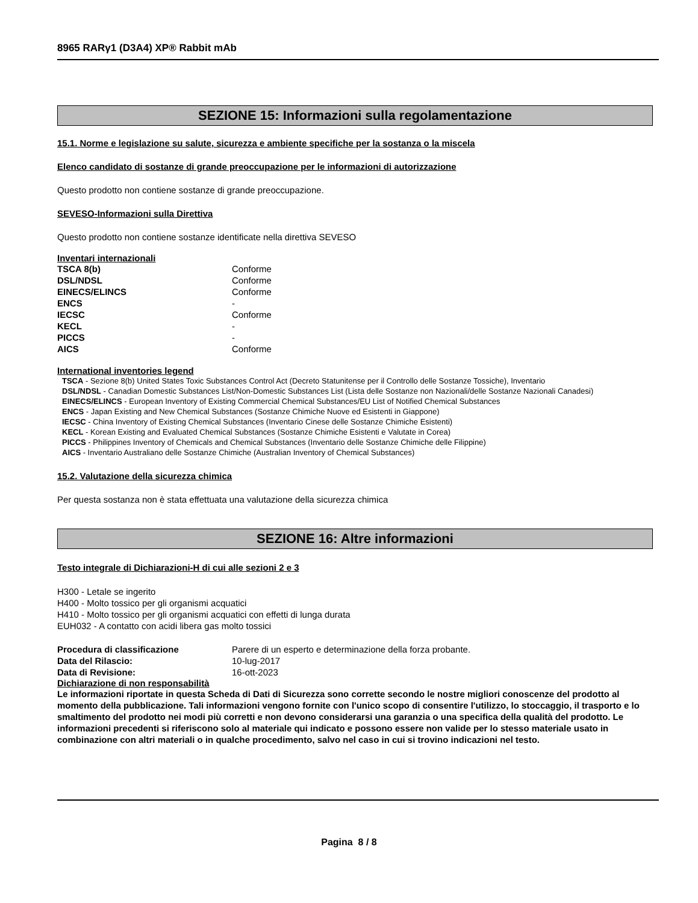8965 RARγ1 (D3A4) XP® Rabbit mAb
SEZIONE 15: Informazioni sulla regolamentazione
15.1. Norme e legislazione su salute, sicurezza e ambiente specifiche per la sostanza o la miscela
Elenco candidato di sostanze di grande preoccupazione per le informazioni di autorizzazione
Questo prodotto non contiene sostanze di grande preoccupazione.
SEVESO-Informazioni sulla Direttiva
Questo prodotto non contiene sostanze identificate nella direttiva SEVESO
Inventari internazionali
| TSCA 8(b) | Conforme |
| DSL/NDSL | Conforme |
| EINECS/ELINCS | Conforme |
| ENCS | - |
| IECSC | Conforme |
| KECL | - |
| PICCS | - |
| AICS | Conforme |
International inventories legend
TSCA - Sezione 8(b) United States Toxic Substances Control Act (Decreto Statunitense per il Controllo delle Sostanze Tossiche), Inventario
DSL/NDSL - Canadian Domestic Substances List/Non-Domestic Substances List (Lista delle Sostanze non Nazionali/delle Sostanze Nazionali Canadesi)
EINECS/ELINCS - European Inventory of Existing Commercial Chemical Substances/EU List of Notified Chemical Substances
ENCS - Japan Existing and New Chemical Substances (Sostanze Chimiche Nuove ed Esistenti in Giappone)
IECSC - China Inventory of Existing Chemical Substances (Inventario Cinese delle Sostanze Chimiche Esistenti)
KECL - Korean Existing and Evaluated Chemical Substances (Sostanze Chimiche Esistenti e Valutate in Corea)
PICCS - Philippines Inventory of Chemicals and Chemical Substances (Inventario delle Sostanze Chimiche delle Filippine)
AICS - Inventario Australiano delle Sostanze Chimiche (Australian Inventory of Chemical Substances)
15.2. Valutazione della sicurezza chimica
Per questa sostanza non è stata effettuata una valutazione della sicurezza chimica
SEZIONE 16: Altre informazioni
Testo integrale di Dichiarazioni-H di cui alle sezioni 2 e 3
H300 - Letale se ingerito
H400 - Molto tossico per gli organismi acquatici
H410 - Molto tossico per gli organismi acquatici con effetti di lunga durata
EUH032 - A contatto con acidi libera gas molto tossici
| Procedura di classificazione | Parere di un esperto e determinazione della forza probante. |
| Data del Rilascio: | 10-lug-2017 |
| Data di Revisione: | 16-ott-2023 |
Dichiarazione di non responsabilità
Le informazioni riportate in questa Scheda di Dati di Sicurezza sono corrette secondo le nostre migliori conoscenze del prodotto al momento della pubblicazione. Tali informazioni vengono fornite con l'unico scopo di consentire l'utilizzo, lo stoccaggio, il trasporto e lo smaltimento del prodotto nei modi più corretti e non devono considerarsi una garanzia o una specifica della qualità del prodotto. Le informazioni precedenti si riferiscono solo al materiale qui indicato e possono essere non valide per lo stesso materiale usato in combinazione con altri materiali o in qualche procedimento, salvo nel caso in cui si trovino indicazioni nel testo.
Pagina 8 / 8